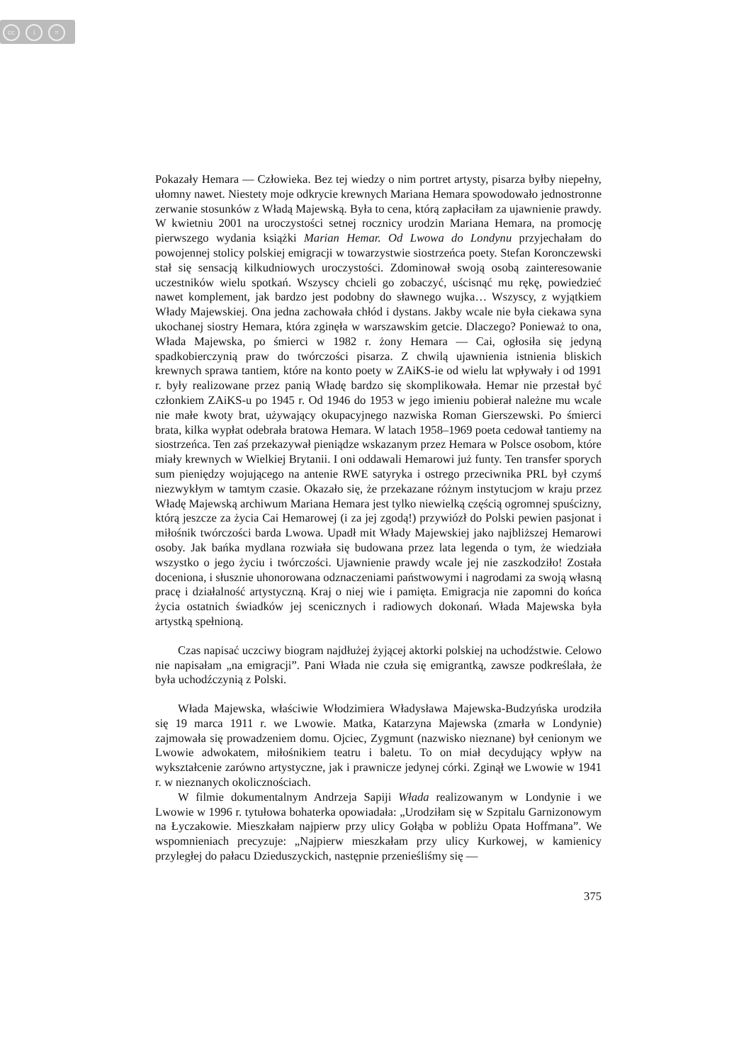cc i =
Pokazały Hemara — Człowieka. Bez tej wiedzy o nim portret artysty, pisarza byłby niepełny, ułomny nawet. Niestety moje odkrycie krewnych Mariana Hemara spowodowało jednostronne zerwanie stosunków z Władą Majewską. Była to cena, którą zapłaciłam za ujawnienie prawdy. W kwietniu 2001 na uroczystości setnej rocznicy urodzin Mariana Hemara, na promocję pierwszego wydania książki Marian Hemar. Od Lwowa do Londynu przyjechałam do powojennej stolicy polskiej emigracji w towarzystwie siostrzeńca poety. Stefan Koronczewski stał się sensacją kilkudniowych uroczystości. Zdominował swoją osobą zainteresowanie uczestników wielu spotkań. Wszyscy chcieli go zobaczyć, uścisnąć mu rękę, powiedzieć nawet komplement, jak bardzo jest podobny do sławnego wujka… Wszyscy, z wyjątkiem Włady Majewskiej. Ona jedna zachowała chłód i dystans. Jakby wcale nie była ciekawa syna ukochanej siostry Hemara, która zginęła w warszawskim getcie. Dlaczego? Ponieważ to ona, Włada Majewska, po śmierci w 1982 r. żony Hemara — Cai, ogłosiła się jedyną spadkobierczynią praw do twórczości pisarza. Z chwilą ujawnienia istnienia bliskich krewnych sprawa tantiem, które na konto poety w ZAiKS-ie od wielu lat wpływały i od 1991 r. były realizowane przez panią Władę bardzo się skomplikowała. Hemar nie przestał być członkiem ZAiKS-u po 1945 r. Od 1946 do 1953 w jego imieniu pobierał należne mu wcale nie małe kwoty brat, używający okupacyjnego nazwiska Roman Gierszewski. Po śmierci brata, kilka wypłat odebrała bratowa Hemara. W latach 1958–1969 poeta cedował tantiemy na siostrzeńca. Ten zaś przekazywał pieniądze wskazanym przez Hemara w Polsce osobom, które miały krewnych w Wielkiej Brytanii. I oni oddawali Hemarowi już funty. Ten transfer sporych sum pieniędzy wojującego na antenie RWE satyryka i ostrego przeciwnika PRL był czymś niezwykłym w tamtym czasie. Okazało się, że przekazane różnym instytucjom w kraju przez Władę Majewską archiwum Mariana Hemara jest tylko niewielką częścią ogromnej spuścizny, którą jeszcze za życia Cai Hemarowej (i za jej zgodą!) przywiózł do Polski pewien pasjonat i miłośnik twórczości barda Lwowa. Upadł mit Włady Majewskiej jako najbliższej Hemarowi osoby. Jak bańka mydlana rozwiała się budowana przez lata legenda o tym, że wiedziała wszystko o jego życiu i twórczości. Ujawnienie prawdy wcale jej nie zaszkodziło! Została doceniona, i słusznie uhonorowana odznaczeniami państwowymi i nagrodami za swoją własną pracę i działalność artystyczną. Kraj o niej wie i pamięta. Emigracja nie zapomni do końca życia ostatnich świadków jej scenicznych i radiowych dokonań. Włada Majewska była artystką spełnioną.
Czas napisać uczciwy biogram najdłużej żyjącej aktorki polskiej na uchodźstwie. Celowo nie napisałam „na emigracji”. Pani Włada nie czuła się emigrantką, zawsze podkreślała, że była uchodźczynią z Polski.
Włada Majewska, właściwie Włodzimiera Władysława Majewska-Budzyńska urodziła się 19 marca 1911 r. we Lwowie. Matka, Katarzyna Majewska (zmarła w Londynie) zajmowała się prowadzeniem domu. Ojciec, Zygmunt (nazwisko nieznane) był cenionym we Lwowie adwokatem, miłośnikiem teatru i baletu. To on miał decydujący wpływ na wykształcenie zarówno artystyczne, jak i prawnicze jedynej córki. Zginął we Lwowie w 1941 r. w nieznanych okolicznościach.
W filmie dokumentalnym Andrzeja Sapiji Włada realizowanym w Londynie i we Lwowie w 1996 r. tytułowa bohaterka opowiadała: „Urodziłam się w Szpitalu Garnizonowym na Łyczakowie. Mieszkałam najpierw przy ulicy Gołąba w pobliżu Opata Hoffmana”. We wspomnieniach precyzuje: „Najpierw mieszkałam przy ulicy Kurkowej, w kamienicy przyległej do pałacu Dzieduszyckich, następnie przenieśliśmy się —
375